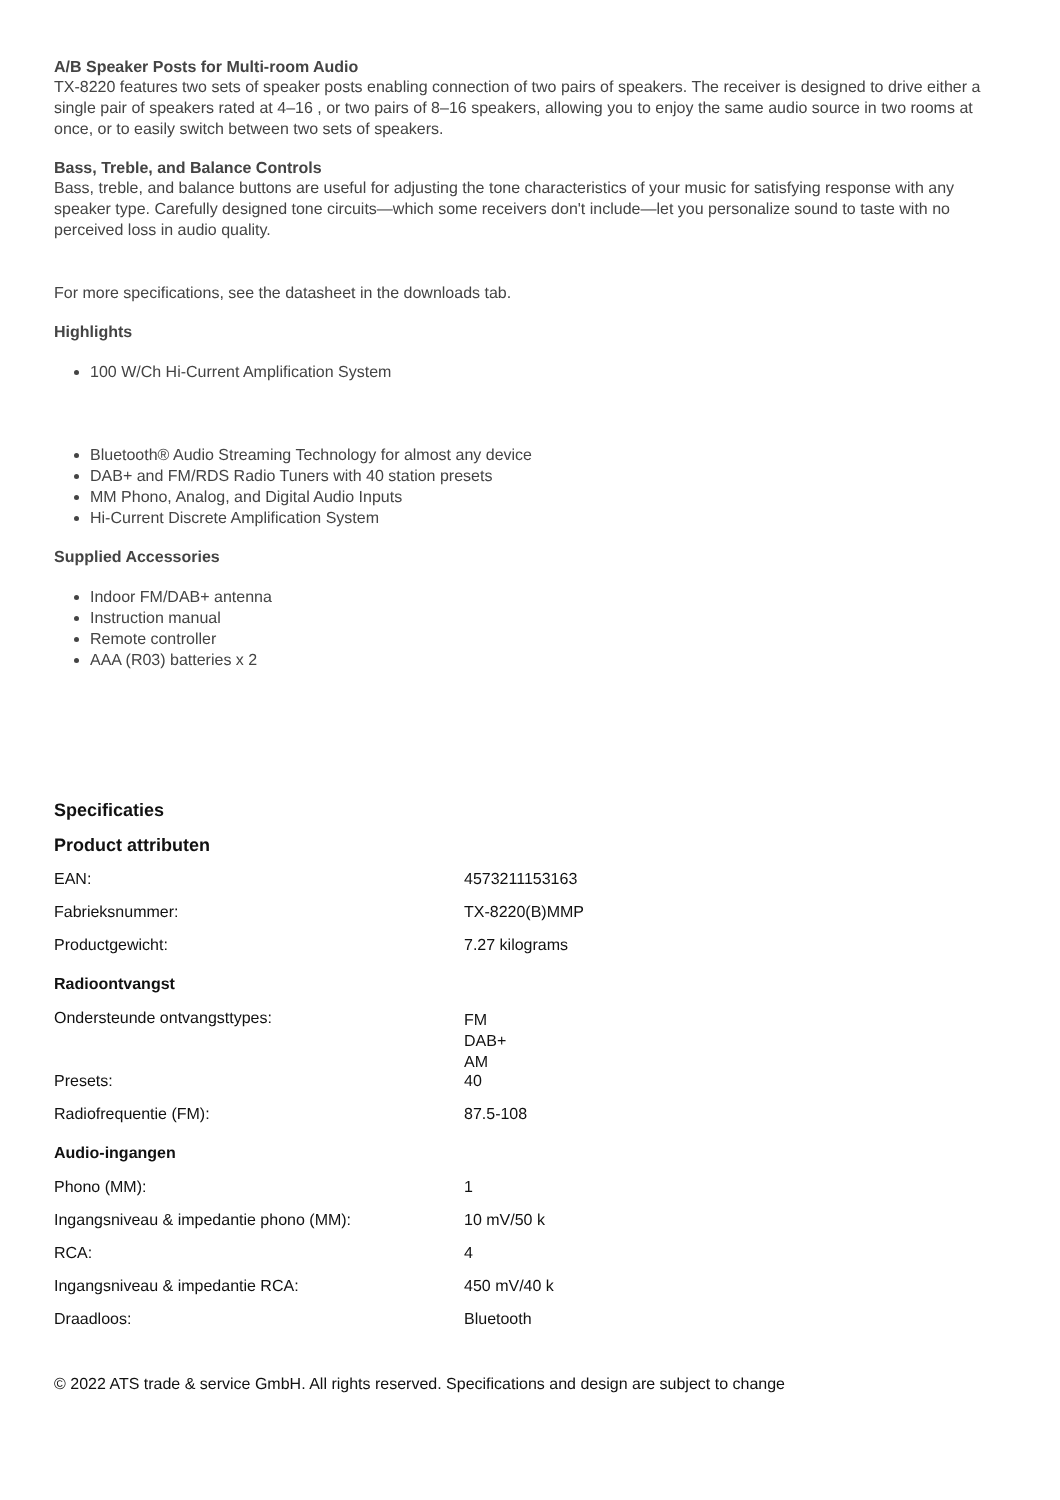A/B Speaker Posts for Multi-room Audio
TX-8220 features two sets of speaker posts enabling connection of two pairs of speakers. The receiver is designed to drive either a single pair of speakers rated at 4–16 , or two pairs of 8–16 speakers, allowing you to enjoy the same audio source in two rooms at once, or to easily switch between two sets of speakers.
Bass, Treble, and Balance Controls
Bass, treble, and balance buttons are useful for adjusting the tone characteristics of your music for satisfying response with any speaker type. Carefully designed tone circuits—which some receivers don't include—let you personalize sound to taste with no perceived loss in audio quality.
For more specifications, see the datasheet in the downloads tab.
Highlights
100 W/Ch Hi-Current Amplification System
Bluetooth® Audio Streaming Technology for almost any device
DAB+ and FM/RDS Radio Tuners with 40 station presets
MM Phono, Analog, and Digital Audio Inputs
Hi-Current Discrete Amplification System
Supplied Accessories
Indoor FM/DAB+ antenna
Instruction manual
Remote controller
AAA (R03) batteries x 2
Specificaties
Product attributen
| EAN: | 4573211153163 |
| Fabrieksnummer: | TX-8220(B)MMP |
| Productgewicht: | 7.27 kilograms |
| Radioontvangst | |
| Ondersteunde ontvangsttypes: | FM DAB+ AM |
| Presets: | 40 |
| Radiofrequentie (FM): | 87.5-108 |
| Audio-ingangen | |
| Phono (MM): | 1 |
| Ingangsniveau & impedantie phono (MM): | 10 mV/50 k |
| RCA: | 4 |
| Ingangsniveau & impedantie RCA: | 450 mV/40 k |
| Draadloos: | Bluetooth |
© 2022 ATS trade & service GmbH. All rights reserved. Specifications and design are subject to change